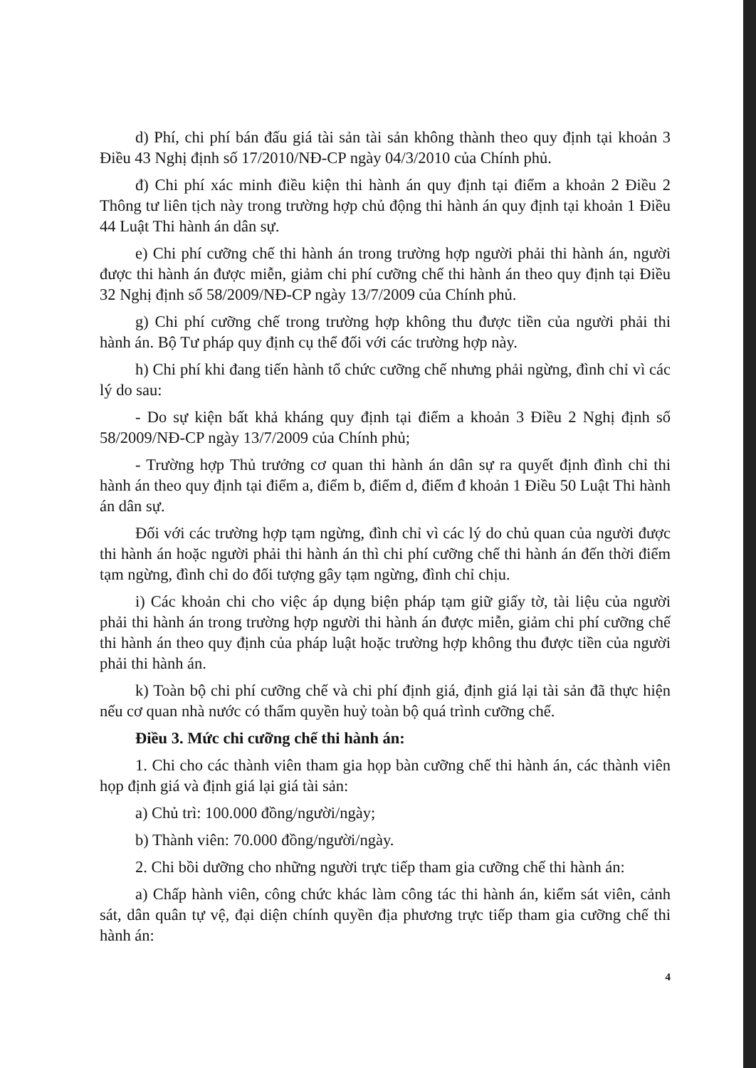d) Phí, chi phí bán đấu giá tài sản tài sản không thành theo quy định tại khoản 3 Điều 43 Nghị định số 17/2010/NĐ-CP ngày 04/3/2010 của Chính phủ.
đ) Chi phí xác minh điều kiện thi hành án quy định tại điểm a khoản 2 Điều 2 Thông tư liên tịch này trong trường hợp chủ động thi hành án quy định tại khoản 1 Điều 44 Luật Thi hành án dân sự.
e) Chi phí cưỡng chế thi hành án trong trường hợp người phải thi hành án, người được thi hành án được miễn, giảm chi phí cưỡng chế thi hành án theo quy định tại Điều 32 Nghị định số 58/2009/NĐ-CP ngày 13/7/2009 của Chính phủ.
g) Chi phí cưỡng chế trong trường hợp không thu được tiền của người phải thi hành án. Bộ Tư pháp quy định cụ thể đối với các trường hợp này.
h) Chi phí khi đang tiến hành tổ chức cưỡng chế nhưng phải ngừng, đình chỉ vì các lý do sau:
- Do sự kiện bất khả kháng quy định tại điểm a khoản 3 Điều 2 Nghị định số 58/2009/NĐ-CP ngày 13/7/2009 của Chính phủ;
- Trường hợp Thủ trưởng cơ quan thi hành án dân sự ra quyết định đình chỉ thi hành án theo quy định tại điểm a, điểm b, điểm d, điểm đ khoản 1 Điều 50 Luật Thi hành án dân sự.
Đối với các trường hợp tạm ngừng, đình chỉ vì các lý do chủ quan của người được thi hành án hoặc người phải thi hành án thì chi phí cưỡng chế thi hành án đến thời điểm tạm ngừng, đình chỉ do đối tượng gây tạm ngừng, đình chỉ chịu.
i) Các khoản chi cho việc áp dụng biện pháp tạm giữ giấy tờ, tài liệu của người phải thi hành án trong trường hợp người thi hành án được miễn, giảm chi phí cưỡng chế thi hành án theo quy định của pháp luật hoặc trường hợp không thu được tiền của người phải thi hành án.
k) Toàn bộ chi phí cưỡng chế và chi phí định giá, định giá lại tài sản đã thực hiện nếu cơ quan nhà nước có thẩm quyền huỷ toàn bộ quá trình cưỡng chế.
Điều 3. Mức chi cưỡng chế thi hành án:
1. Chi cho các thành viên tham gia họp bàn cưỡng chế thi hành án, các thành viên họp định giá và định giá lại giá tài sản:
a) Chủ trì: 100.000 đồng/người/ngày;
b) Thành viên: 70.000 đồng/người/ngày.
2. Chi bồi dưỡng cho những người trực tiếp tham gia cưỡng chế thi hành án:
a) Chấp hành viên, công chức khác làm công tác thi hành án, kiểm sát viên, cảnh sát, dân quân tự vệ, đại diện chính quyền địa phương trực tiếp tham gia cưỡng chế thi hành án:
4